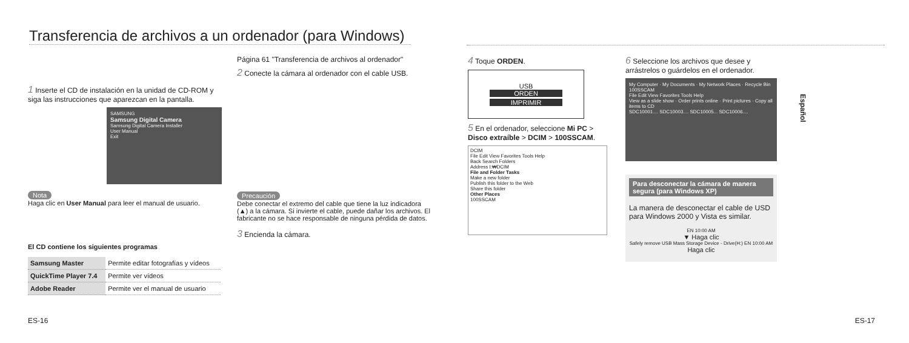Transferencia de archivos a un ordenador (para Windows)
1 Inserte el CD de instalación en la unidad de CD-ROM y siga las instrucciones que aparezcan en la pantalla.
SAMSUNG
Samsung Digital Camera
Samsung Digital Camera Installer
User Manual
Exit
Nota
Haga clic en User Manual para leer el manual de usuario.
El CD contiene los siguientes programas
| Samsung Master | Permite editar fotografías y vídeos |
| QuickTime Player 7.4 | Permite ver vídeos |
| Adobe Reader | Permite ver el manual de usuario |
Página 61 "Transferencia de archivos al ordenador"
2 Conecte la cámara al ordenador con el cable USB.
Precaución
Debe conectar el extremo del cable que tiene la luz indicadora (▲) a la cámara. Si invierte el cable, puede dañar los archivos. El fabricante no se hace responsable de ninguna pérdida de datos.
3 Encienda la cámara.
ES-16
4 Toque ORDEN.
USB
ORDEN
IMPRIMIR
5 En el ordenador, seleccione Mi PC > Disco extraíble > DCIM > 100SSCAM.
DCIM
File Edit View Favorites Tools Help
Back Search Folders
Address I:₩DCIM
File and Folder Tasks
Make a new folder
Publish this folder to the Web
Share this folder
Other Places
100SSCAM
6 Seleccione los archivos que desee y arrástrelos o guárdelos en el ordenador.
My Computer · My Documents · My Network Places · Recycle Bin
100SSCAM
File Edit View Favorites Tools Help
View as a slide show · Order prints online · Print pictures · Copy all items to CD
SDC10001.... SDC10003.... SDC10005... SDC10006....
Para desconectar la cámara de manera segura (para Windows XP)
La manera de desconectar el cable de USD para Windows 2000 y Vista es similar.
EN 10:00 AM
▼ Haga clic
Safely remove USB Mass Storage Device - Drive(H:) EN 10:00 AM
Haga clic
Español
ES-17